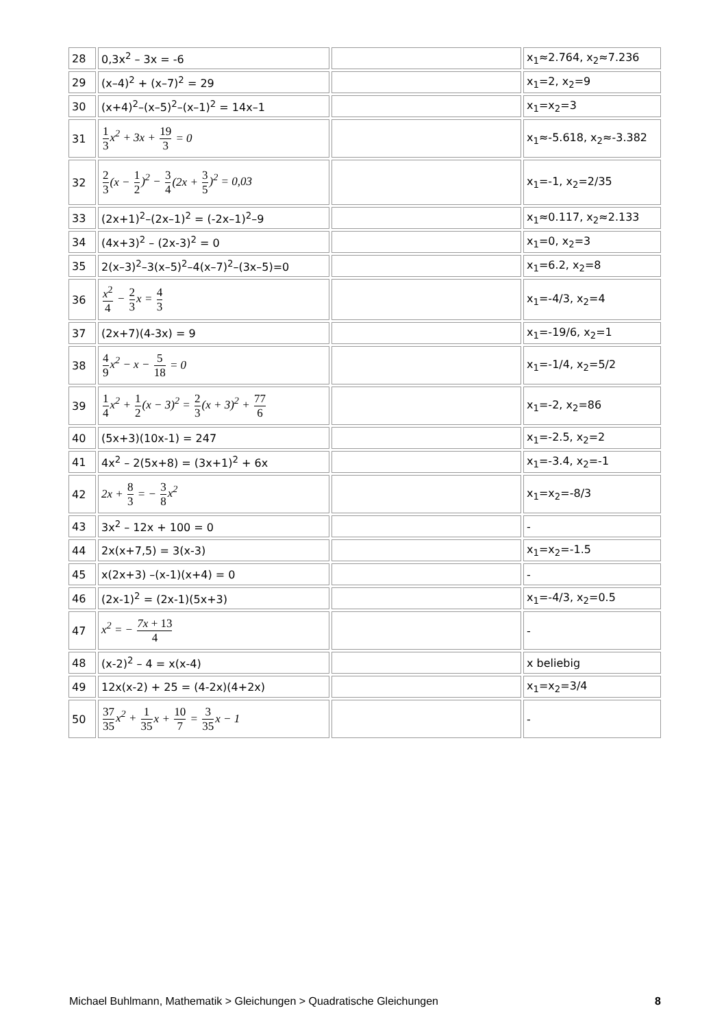| 28 | 0,3x<sup>2</sup> – 3x = -6 | | x<sub>1</sub>≈2.764, x<sub>2</sub>≈7.236 |
| 29 | (x–4)<sup>2</sup> + (x–7)<sup>2</sup> = 29 | | x<sub>1</sub>=2, x<sub>2</sub>=9 |
| 30 | (x+4)<sup>2</sup>–(x–5)<sup>2</sup>–(x–1)<sup>2</sup> = 14x–1 | | x<sub>1</sub>=x<sub>2</sub>=3 |
| 31 | 1 3 x<sup>2</sup> + 3x + 19 3 = 0 | | x<sub>1</sub>≈-5.618, x<sub>2</sub>≈-3.382 |
| 32 | 2 3 (x − 1 2 )<sup>2</sup> − 3 4 (2x + 3 5 )<sup>2</sup> = 0,03 | | x<sub>1</sub>=-1, x<sub>2</sub>=2/35 |
| 33 | (2x+1)<sup>2</sup>–(2x–1)<sup>2</sup> = (-2x–1)<sup>2</sup>–9 | | x<sub>1</sub>≈0.117, x<sub>2</sub>≈2.133 |
| 34 | (4x+3)<sup>2</sup> – (2x-3)<sup>2</sup> = 0 | | x<sub>1</sub>=0, x<sub>2</sub>=3 |
| 35 | 2(x–3)<sup>2</sup>–3(x–5)<sup>2</sup>–4(x–7)<sup>2</sup>–(3x–5)=0 | | x<sub>1</sub>=6.2, x<sub>2</sub>=8 |
| 36 | x<sup>2</sup> 4 − 2 3 x = 4 3 | | x<sub>1</sub>=-4/3, x<sub>2</sub>=4 |
| 37 | (2x+7)(4-3x) = 9 | | x<sub>1</sub>=-19/6, x<sub>2</sub>=1 |
| 38 | 4 9 x<sup>2</sup> − x − 5 18 = 0 | | x<sub>1</sub>=-1/4, x<sub>2</sub>=5/2 |
| 39 | 1 4 x<sup>2</sup> + 1 2 (x − 3)<sup>2</sup> = 2 3 (x + 3)<sup>2</sup> + 77 6 | | x<sub>1</sub>=-2, x<sub>2</sub>=86 |
| 40 | (5x+3)(10x-1) = 247 | | x<sub>1</sub>=-2.5, x<sub>2</sub>=2 |
| 41 | 4x<sup>2</sup> – 2(5x+8) = (3x+1)<sup>2</sup> + 6x | | x<sub>1</sub>=-3.4, x<sub>2</sub>=-1 |
| 42 | 2x + 8 3 = − 3 8 x<sup>2</sup> | | x<sub>1</sub>=x<sub>2</sub>=-8/3 |
| 43 | 3x<sup>2</sup> – 12x + 100 = 0 | | - |
| 44 | 2x(x+7,5) = 3(x-3) | | x<sub>1</sub>=x<sub>2</sub>=-1.5 |
| 45 | x(2x+3) –(x-1)(x+4) = 0 | | - |
| 46 | (2x-1)<sup>2</sup> = (2x-1)(5x+3) | | x<sub>1</sub>=-4/3, x<sub>2</sub>=0.5 |
| 47 | x<sup>2</sup> = − 7x + 13 4 | | - |
| 48 | (x-2)<sup>2</sup> – 4 = x(x-4) | | x beliebig |
| 49 | 12x(x-2) + 25 = (4-2x)(4+2x) | | x<sub>1</sub>=x<sub>2</sub>=3/4 |
| 50 | 37 35 x<sup>2</sup> + 1 35 x + 10 7 = 3 35 x − 1 | | - |
Michael Buhlmann, Mathematik > Gleichungen > Quadratische Gleichungen 8